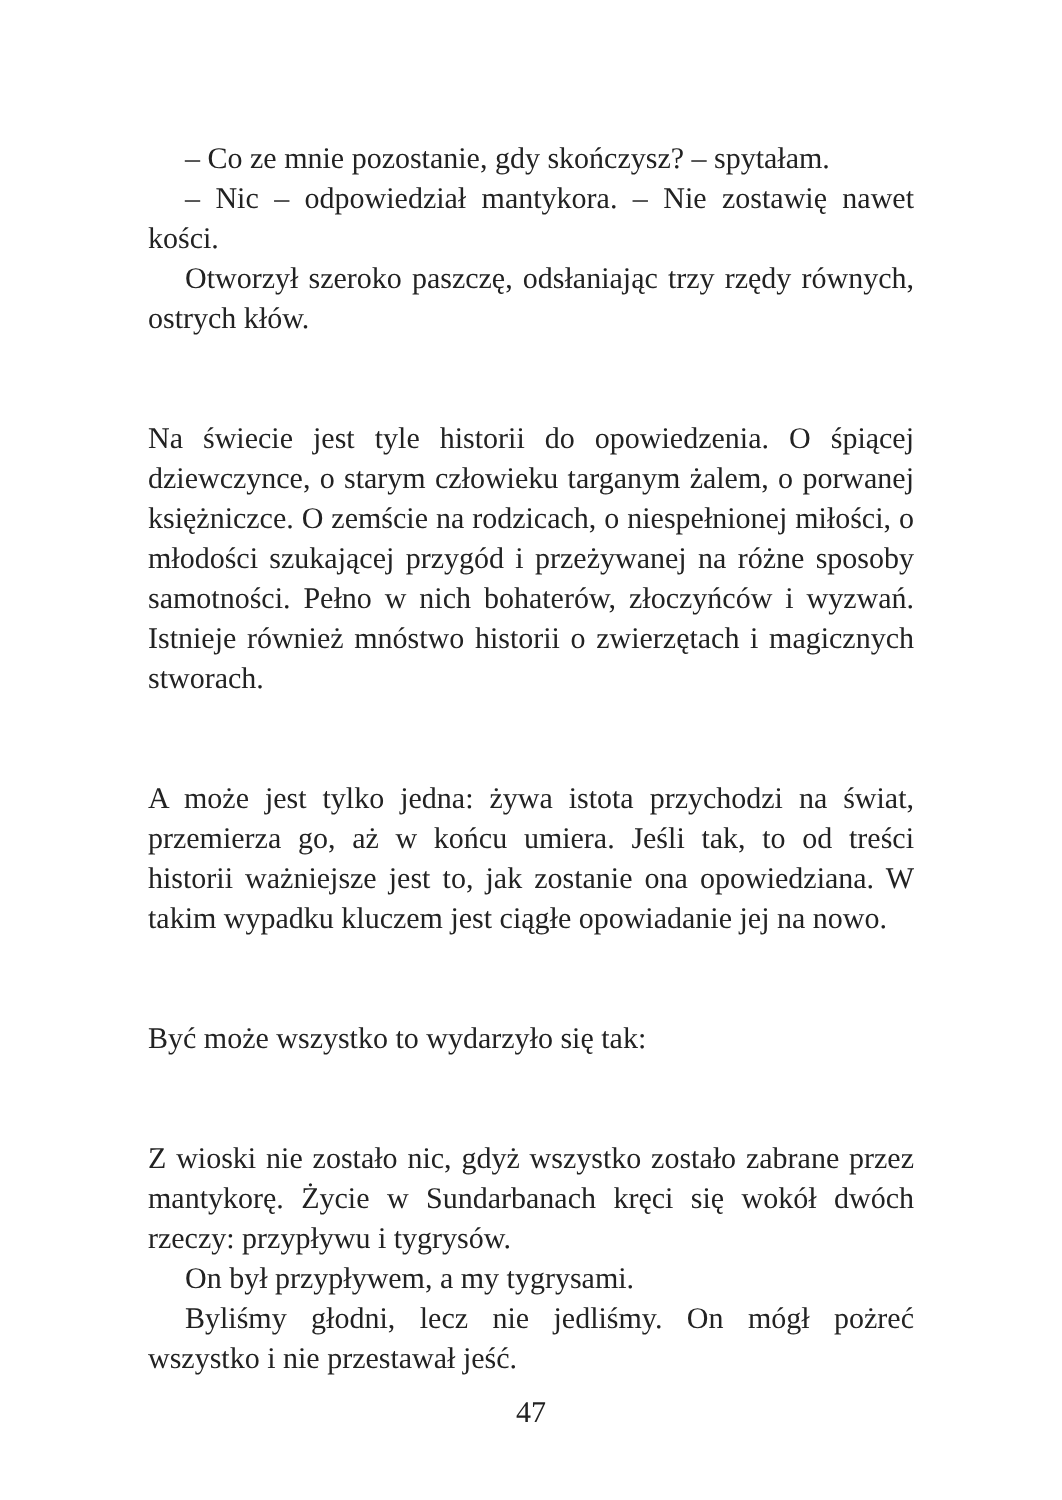– Co ze mnie pozostanie, gdy skończysz? – spytałam.
– Nic – odpowiedział mantykora. – Nie zostawię nawet kości.
Otworzył szeroko paszczę, odsłaniając trzy rzędy równych, ostrych kłów.
Na świecie jest tyle historii do opowiedzenia. O śpiącej dziewczynce, o starym człowieku targanym żalem, o porwanej księżniczce. O zemście na rodzicach, o niespełnionej miłości, o młodości szukającej przygód i przeżywanej na różne sposoby samotności. Pełno w nich bohaterów, złoczyńców i wyzwań. Istnieje również mnóstwo historii o zwierzętach i magicznych stworach.
A może jest tylko jedna: żywa istota przychodzi na świat, przemierza go, aż w końcu umiera. Jeśli tak, to od treści historii ważniejsze jest to, jak zostanie ona opowiedziana. W takim wypadku kluczem jest ciągłe opowiadanie jej na nowo.
Być może wszystko to wydarzyło się tak:
Z wioski nie zostało nic, gdyż wszystko zostało zabrane przez mantykorę. Życie w Sundarbanach kręci się wokół dwóch rzeczy: przypływu i tygrysów.
On był przypływem, a my tygrysami.
Byliśmy głodni, lecz nie jedliśmy. On mógł pożreć wszystko i nie przestawał jeść.
47